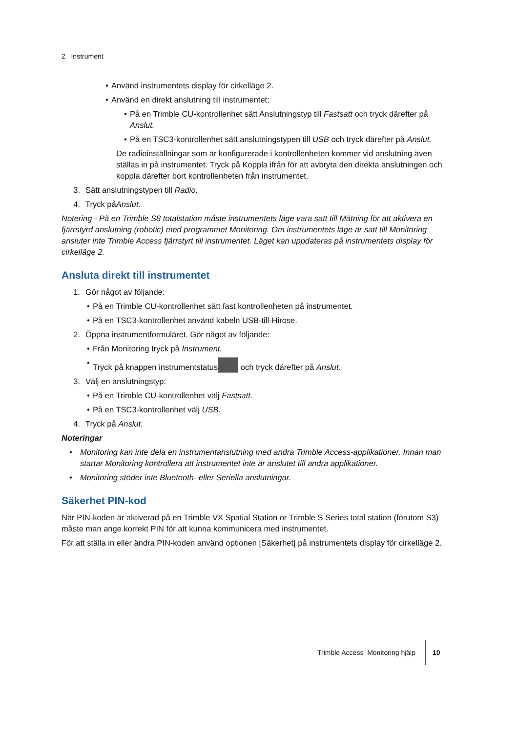2 Instrument
• Använd instrumentets display för cirkelläge 2.
• Använd en direkt anslutning till instrumentet:
• På en Trimble CU-kontrollenhet sätt Anslutningstyp till Fastsatt och tryck därefter på Anslut.
• På en TSC3-kontrollenhet sätt anslutningstypen till USB och tryck därefter på Anslut.
De radioinställningar som är konfigurerade i kontrollenheten kommer vid anslutning även ställas in på instrumentet. Tryck på Koppla ifrån för att avbryta den direkta anslutningen och koppla därefter bort kontrollenheten från instrumentet.
3. Sätt anslutningstypen till Radio.
4. Tryck påAnslut.
Notering - På en Trimble S8 totalstation måste instrumentets läge vara satt till Mätning för att aktivera en fjärrstyrd anslutning (robotic) med programmet Monitoring. Om instrumentets läge är satt till Monitoring ansluter inte Trimble Access fjärrstyrt till instrumentet. Läget kan uppdateras på instrumentets display för cirkelläge 2.
Ansluta direkt till instrumentet
1. Gör något av följande:
• På en Trimble CU-kontrollenhet sätt fast kontrollenheten på instrumentet.
• På en TSC3-kontrollenhet använd kabeln USB-till-Hirose.
2. Öppna instrumentformuläret. Gör något av följande:
• Från Monitoring tryck på Instrument.
• Tryck på knappen instrumentstatus och tryck därefter på Anslut.
3. Välj en anslutningstyp:
• På en Trimble CU-kontrollenhet välj Fastsatt.
• På en TSC3-kontrollenhet välj USB.
4. Tryck på Anslut.
Noteringar
• Monitoring kan inte dela en instrumentanslutning med andra Trimble Access-applikationer. Innan man startar Monitoring kontrollera att instrumentet inte är anslutet till andra applikationer.
• Monitoring stöder inte Bluetooth- eller Seriella anslutningar.
Säkerhet PIN-kod
När PIN-koden är aktiverad på en Trimble VX Spatial Station or Trimble S Series total station (förutom S3) måste man ange korrekt PIN för att kunna kommunicera med instrumentet.
För att ställa in eller ändra PIN-koden använd optionen [Säkerhet] på instrumentets display för cirkelläge 2.
Trimble Access Monitoring hjälp 10